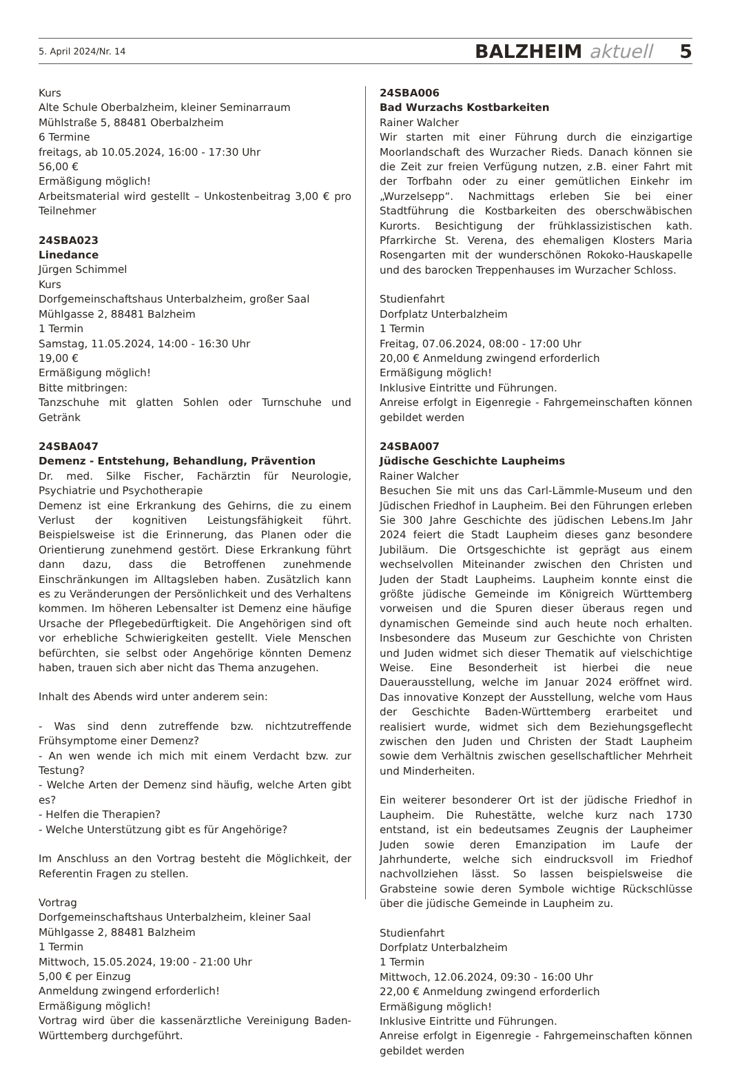5. April 2024/Nr. 14 BALZHEIM aktuell 5
Kurs
Alte Schule Oberbalzheim, kleiner Seminarraum
Mühlstraße 5, 88481 Oberbalzheim
6 Termine
freitags, ab 10.05.2024, 16:00 - 17:30 Uhr
56,00 €
Ermäßigung möglich!
Arbeitsmaterial wird gestellt – Unkostenbeitrag 3,00 € pro Teilnehmer
24SBA023
Linedance
Jürgen Schimmel
Kurs
Dorfgemeinschaftshaus Unterbalzheim, großer Saal
Mühlgasse 2, 88481 Balzheim
1 Termin
Samstag, 11.05.2024, 14:00 - 16:30 Uhr
19,00 €
Ermäßigung möglich!
Bitte mitbringen:
Tanzschuhe mit glatten Sohlen oder Turnschuhe und Getränk
24SBA047
Demenz - Entstehung, Behandlung, Prävention
Dr. med. Silke Fischer, Fachärztin für Neurologie, Psychiatrie und Psychotherapie
Demenz ist eine Erkrankung des Gehirns, die zu einem Verlust der kognitiven Leistungsfähigkeit führt. Beispielsweise ist die Erinnerung, das Planen oder die Orientierung zunehmend gestört. Diese Erkrankung führt dann dazu, dass die Betroffenen zunehmende Einschränkungen im Alltagsleben haben. Zusätzlich kann es zu Veränderungen der Persönlichkeit und des Verhaltens kommen. Im höheren Lebensalter ist Demenz eine häufige Ursache der Pflegebedürftigkeit. Die Angehörigen sind oft vor erhebliche Schwierigkeiten gestellt. Viele Menschen befürchten, sie selbst oder Angehörige könnten Demenz haben, trauen sich aber nicht das Thema anzugehen.
Inhalt des Abends wird unter anderem sein:
- Was sind denn zutreffende bzw. nichtzutreffende Frühsymptome einer Demenz?
- An wen wende ich mich mit einem Verdacht bzw. zur Testung?
- Welche Arten der Demenz sind häufig, welche Arten gibt es?
- Helfen die Therapien?
- Welche Unterstützung gibt es für Angehörige?
Im Anschluss an den Vortrag besteht die Möglichkeit, der Referentin Fragen zu stellen.
Vortrag
Dorfgemeinschaftshaus Unterbalzheim, kleiner Saal
Mühlgasse 2, 88481 Balzheim
1 Termin
Mittwoch, 15.05.2024, 19:00 - 21:00 Uhr
5,00 € per Einzug
Anmeldung zwingend erforderlich!
Ermäßigung möglich!
Vortrag wird über die kassenärztliche Vereinigung Baden-Württemberg durchgeführt.
24SBA006
Bad Wurzachs Kostbarkeiten
Rainer Walcher
Wir starten mit einer Führung durch die einzigartige Moorlandschaft des Wurzacher Rieds. Danach können sie die Zeit zur freien Verfügung nutzen, z.B. einer Fahrt mit der Torfbahn oder zu einer gemütlichen Einkehr im „Wurzelsepp“. Nachmittags erleben Sie bei einer Stadtführung die Kostbarkeiten des oberschwäbischen Kurorts. Besichtigung der frühklassizistischen kath. Pfarrkirche St. Verena, des ehemaligen Klosters Maria Rosengarten mit der wunderschönen Rokoko-Hauskapelle und des barocken Treppenhauses im Wurzacher Schloss.
Studienfahrt
Dorfplatz Unterbalzheim
1 Termin
Freitag, 07.06.2024, 08:00 - 17:00 Uhr
20,00 € Anmeldung zwingend erforderlich
Ermäßigung möglich!
Inklusive Eintritte und Führungen.
Anreise erfolgt in Eigenregie - Fahrgemeinschaften können gebildet werden
24SBA007
Jüdische Geschichte Laupheims
Rainer Walcher
Besuchen Sie mit uns das Carl-Lämmle-Museum und den Jüdischen Friedhof in Laupheim. Bei den Führungen erleben Sie 300 Jahre Geschichte des jüdischen Lebens.Im Jahr 2024 feiert die Stadt Laupheim dieses ganz besondere Jubiläum. Die Ortsgeschichte ist geprägt aus einem wechselvollen Miteinander zwischen den Christen und Juden der Stadt Laupheims. Laupheim konnte einst die größte jüdische Gemeinde im Königreich Württemberg vorweisen und die Spuren dieser überaus regen und dynamischen Gemeinde sind auch heute noch erhalten. Insbesondere das Museum zur Geschichte von Christen und Juden widmet sich dieser Thematik auf vielschichtige Weise. Eine Besonderheit ist hierbei die neue Dauerausstellung, welche im Januar 2024 eröffnet wird. Das innovative Konzept der Ausstellung, welche vom Haus der Geschichte Baden-Württemberg erarbeitet und realisiert wurde, widmet sich dem Beziehungsgeflecht zwischen den Juden und Christen der Stadt Laupheim sowie dem Verhältnis zwischen gesellschaftlicher Mehrheit und Minderheiten.
Ein weiterer besonderer Ort ist der jüdische Friedhof in Laupheim. Die Ruhestätte, welche kurz nach 1730 entstand, ist ein bedeutsames Zeugnis der Laupheimer Juden sowie deren Emanzipation im Laufe der Jahrhunderte, welche sich eindrucksvoll im Friedhof nachvollziehen lässt. So lassen beispielsweise die Grabsteine sowie deren Symbole wichtige Rückschlüsse über die jüdische Gemeinde in Laupheim zu.
Studienfahrt
Dorfplatz Unterbalzheim
1 Termin
Mittwoch, 12.06.2024, 09:30 - 16:00 Uhr
22,00 € Anmeldung zwingend erforderlich
Ermäßigung möglich!
Inklusive Eintritte und Führungen.
Anreise erfolgt in Eigenregie - Fahrgemeinschaften können gebildet werden